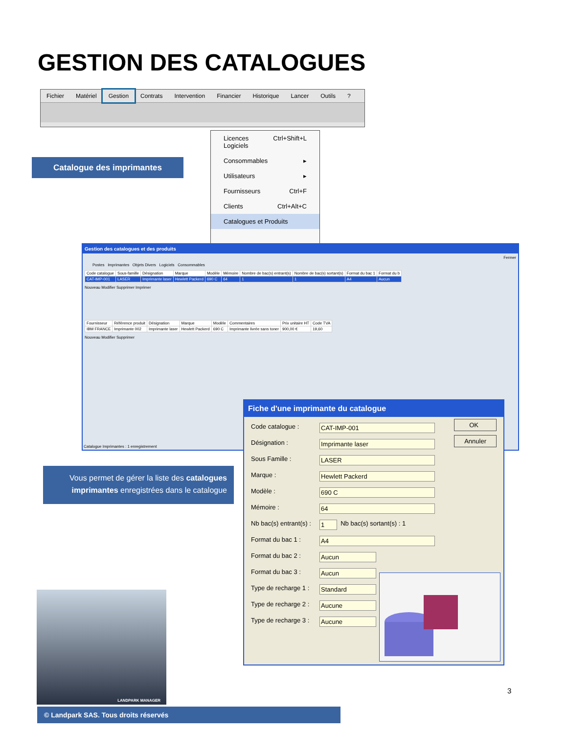GESTION DES CATALOGUES
Fichier Matériel Gestion Contrats Intervention Financier Historique Lancer Outils?
Licences Logiciels Ctrl+Shift+L
Consommables ▸
Utilisateurs ▸
Fournisseurs Ctrl+F
Clients Ctrl+Alt+C
Catalogues et Produits
Catalogue des imprimantes
Gestion des catalogues et des produits
Fermer
Postes Imprimantes Objets Divers Logiciels Consommables
| Code catalogue | Sous-famille | Désignation | Marque | Modèle | Mémoire | Nombre de bac(s) entrant(s) | Nombre de bac(s) sortant(s) | Format du bac 1 | Format du b |
| --- | --- | --- | --- | --- | --- | --- | --- | --- | --- |
| CAT-IMP-001 | LASER | Imprimante laser | Hewlett Packerd | 690 C | 64 | 1 | 1 | A4 | Aucun |
Nouveau Modifier Supprimer Imprimer
| Fournisseur | Référence produit | Désignation | Marque | Modèle | Commentaires | Prix unitaire HT | Code TVA |
| --- | --- | --- | --- | --- | --- | --- | --- |
| IBM FRANCE | Imprimante 002 | Imprimante laser | Hewlett Packerd | 690 C | Imprimante livrée sans toner | 900,00 € | 19,60 |
Nouveau Modifier Supprimer
Catalogue Imprimantes : 1 enregistrement
Fiche d'une imprimante du catalogue
OK
Annuler
Code catalogue : CAT-IMP-001
Désignation : Imprimante laser
Sous Famille : LASER
Marque : Hewlett Packerd
Modèle : 690 C
Mémoire : 64
Nb bac(s) entrant(s) : 1 Nb bac(s) sortant(s) : 1
Format du bac 1 : A4
Format du bac 2 : Aucun
Format du bac 3 : Aucun
Type de recharge 1 : Standard
Type de recharge 2 : Aucune
Type de recharge 3 : Aucune
Vous permet de gérer la liste des catalogues imprimantes enregistrées dans le catalogue
LANDPARK MANAGER
3
© Landpark SAS. Tous droits réservés